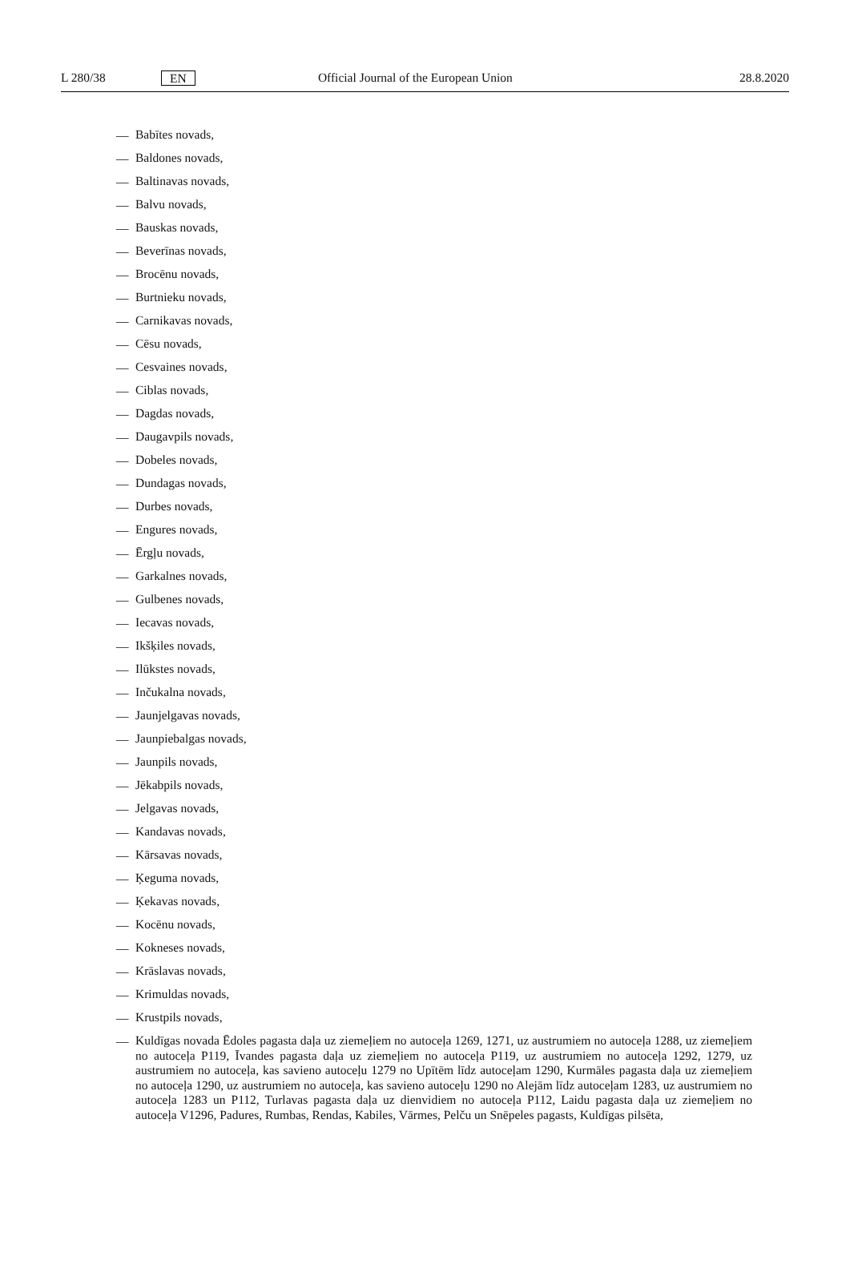L 280/38 EN Official Journal of the European Union 28.8.2020
— Babītes novads,
— Baldones novads,
— Baltinavas novads,
— Balvu novads,
— Bauskas novads,
— Beverīnas novads,
— Brocēnu novads,
— Burtnieku novads,
— Carnikavas novads,
— Cēsu novads,
— Cesvaines novads,
— Ciblas novads,
— Dagdas novads,
— Daugavpils novads,
— Dobeles novads,
— Dundagas novads,
— Durbes novads,
— Engures novads,
— Ērgļu novads,
— Garkalnes novads,
— Gulbenes novads,
— Iecavas novads,
— Ikšķiles novads,
— Ilūkstes novads,
— Inčukalna novads,
— Jaunjelgavas novads,
— Jaunpiebalgas novads,
— Jaunpils novads,
— Jēkabpils novads,
— Jelgavas novads,
— Kandavas novads,
— Kārsavas novads,
— Ķeguma novads,
— Ķekavas novads,
— Kocēnu novads,
— Kokneses novads,
— Krāslavas novads,
— Krimuldas novads,
— Krustpils novads,
— Kuldīgas novada Ēdoles pagasta daļa uz ziemeļiem no autoceļa 1269, 1271, uz austrumiem no autoceļa 1288, uz ziemeļiem no autoceļa P119, Īvandes pagasta daļa uz ziemeļiem no autoceļa P119, uz austrumiem no autoceļa 1292, 1279, uz austrumiem no autoceļa, kas savieno autoceļu 1279 no Upītēm līdz autoceļam 1290, Kurmāles pagasta daļa uz ziemeļiem no autoceļa 1290, uz austrumiem no autoceļa, kas savieno autoceļu 1290 no Alejām līdz autoceļam 1283, uz austrumiem no autoceļa 1283 un P112, Turlavas pagasta daļa uz dienvidiem no autoceļa P112, Laidu pagasta daļa uz ziemeļiem no autoceļa V1296, Padures, Rumbas, Rendas, Kabiles, Vārmes, Pelču un Snēpeles pagasts, Kuldīgas pilsēta,